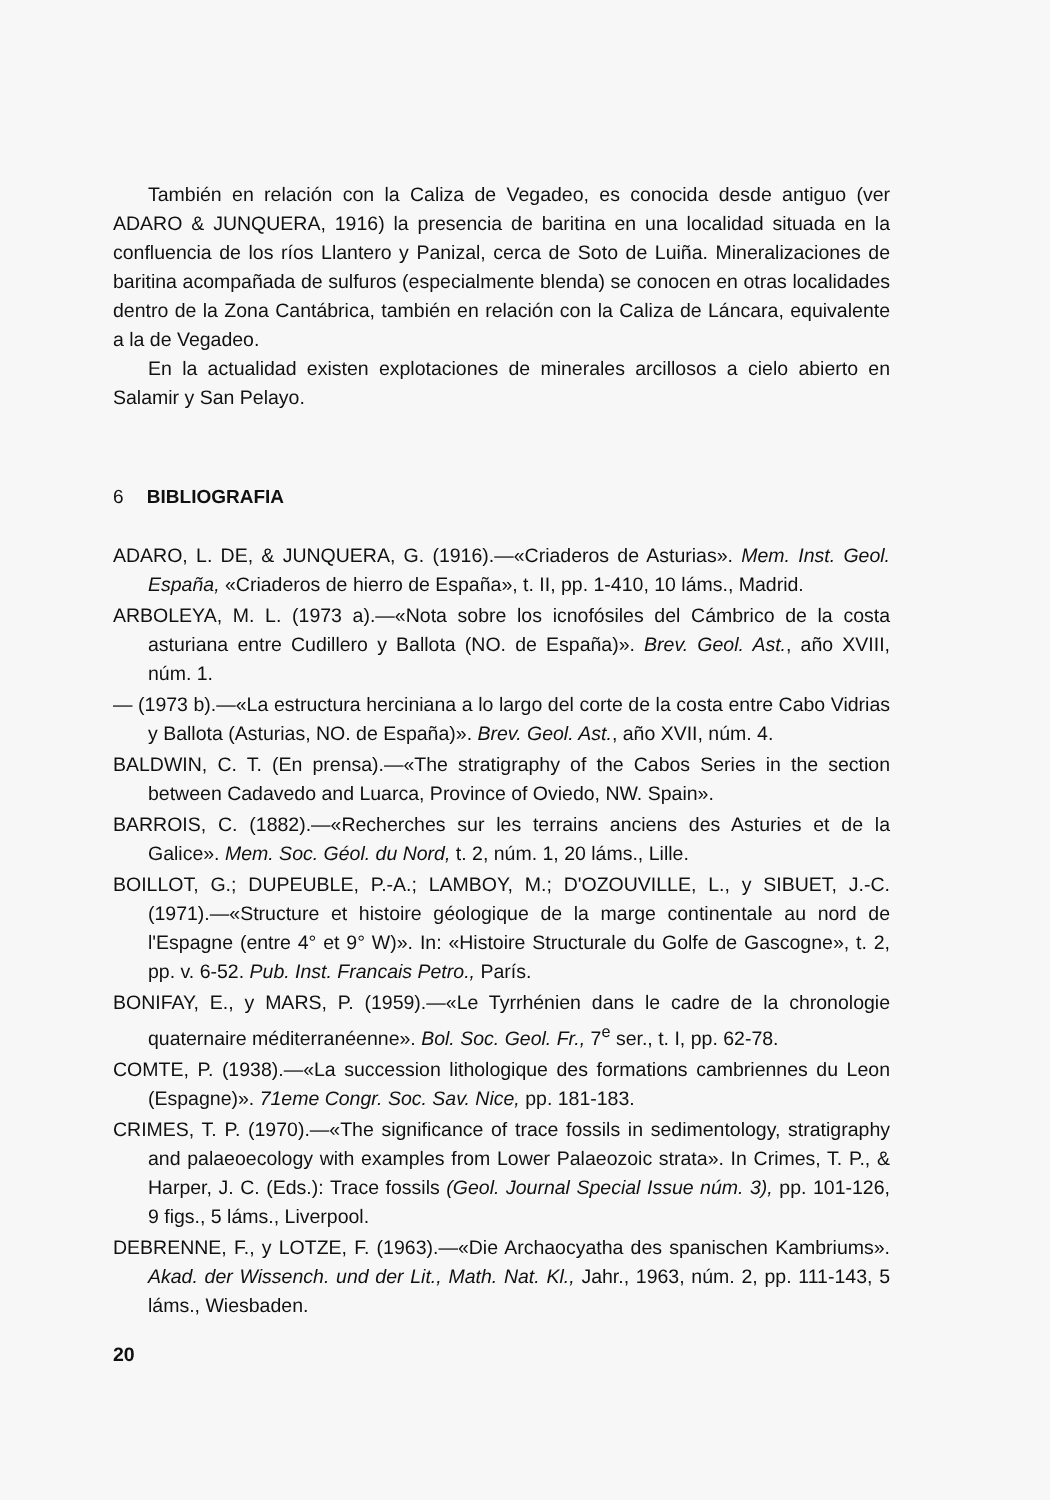También en relación con la Caliza de Vegadeo, es conocida desde antiguo (ver ADARO & JUNQUERA, 1916) la presencia de baritina en una localidad situada en la confluencia de los ríos Llantero y Panizal, cerca de Soto de Luiña. Mineralizaciones de baritina acompañada de sulfuros (especialmente blenda) se conocen en otras localidades dentro de la Zona Cantábrica, también en relación con la Caliza de Láncara, equivalente a la de Vegadeo.
En la actualidad existen explotaciones de minerales arcillosos a cielo abierto en Salamir y San Pelayo.
6 BIBLIOGRAFIA
ADARO, L. DE, & JUNQUERA, G. (1916).—«Criaderos de Asturias». Mem. Inst. Geol. España, «Criaderos de hierro de España», t. II, pp. 1-410, 10 láms., Madrid.
ARBOLEYA, M. L. (1973 a).—«Nota sobre los icnofósiles del Cámbrico de la costa asturiana entre Cudillero y Ballota (NO. de España)». Brev. Geol. Ast., año XVIII, núm. 1.
— (1973 b).—«La estructura herciniana a lo largo del corte de la costa entre Cabo Vidrias y Ballota (Asturias, NO. de España)». Brev. Geol. Ast., año XVII, núm. 4.
BALDWIN, C. T. (En prensa).—«The stratigraphy of the Cabos Series in the section between Cadavedo and Luarca, Province of Oviedo, NW. Spain».
BARROIS, C. (1882).—«Recherches sur les terrains anciens des Asturies et de la Galice». Mem. Soc. Géol. du Nord, t. 2, núm. 1, 20 láms., Lille.
BOILLOT, G.; DUPEUBLE, P.-A.; LAMBOY, M.; D'OZOUVILLE, L., y SIBUET, J.-C. (1971).—«Structure et histoire géologique de la marge continentale au nord de l'Espagne (entre 4° et 9° W)». In: «Histoire Structurale du Golfe de Gascogne», t. 2, pp. v. 6-52. Pub. Inst. Francais Petro., París.
BONIFAY, E., y MARS, P. (1959).—«Le Tyrrhénien dans le cadre de la chronologie quaternaire méditerranéenne». Bol. Soc. Geol. Fr., 7<sup>e</sup> ser., t. I, pp. 62-78.
COMTE, P. (1938).—«La succession lithologique des formations cambriennes du Leon (Espagne)». 71eme Congr. Soc. Sav. Nice, pp. 181-183.
CRIMES, T. P. (1970).—«The significance of trace fossils in sedimentology, stratigraphy and palaeoecology with examples from Lower Palaeozoic strata». In Crimes, T. P., & Harper, J. C. (Eds.): Trace fossils (Geol. Journal Special Issue núm. 3), pp. 101-126, 9 figs., 5 láms., Liverpool.
DEBRENNE, F., y LOTZE, F. (1963).—«Die Archaocyatha des spanischen Kambriums». Akad. der Wissench. und der Lit., Math. Nat. Kl., Jahr., 1963, núm. 2, pp. 111-143, 5 láms., Wiesbaden.
20